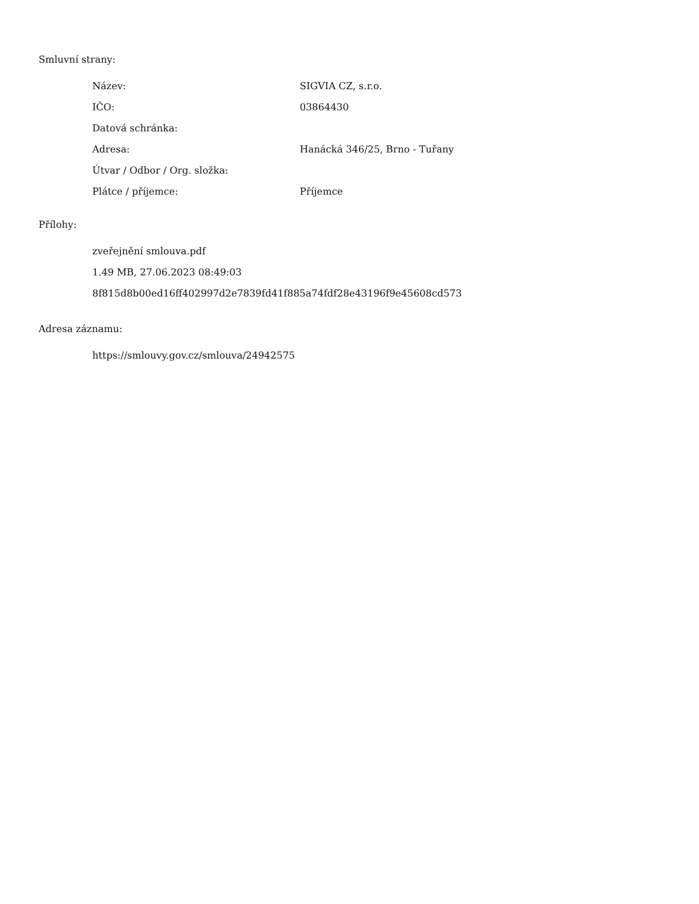Smluvní strany:
| Název: | SIGVIA CZ, s.r.o. |
| IČO: | 03864430 |
| Datová schránka: | |
| Adresa: | Hanácká 346/25, Brno - Tuřany |
| Útvar / Odbor / Org. složka: | |
| Plátce / příjemce: | Příjemce |
Přílohy:
zveřejnění smlouva.pdf
1.49 MB, 27.06.2023 08:49:03
8f815d8b00ed16ff402997d2e7839fd41f885a74fdf28e43196f9e45608cd573
Adresa záznamu:
https://smlouvy.gov.cz/smlouva/24942575